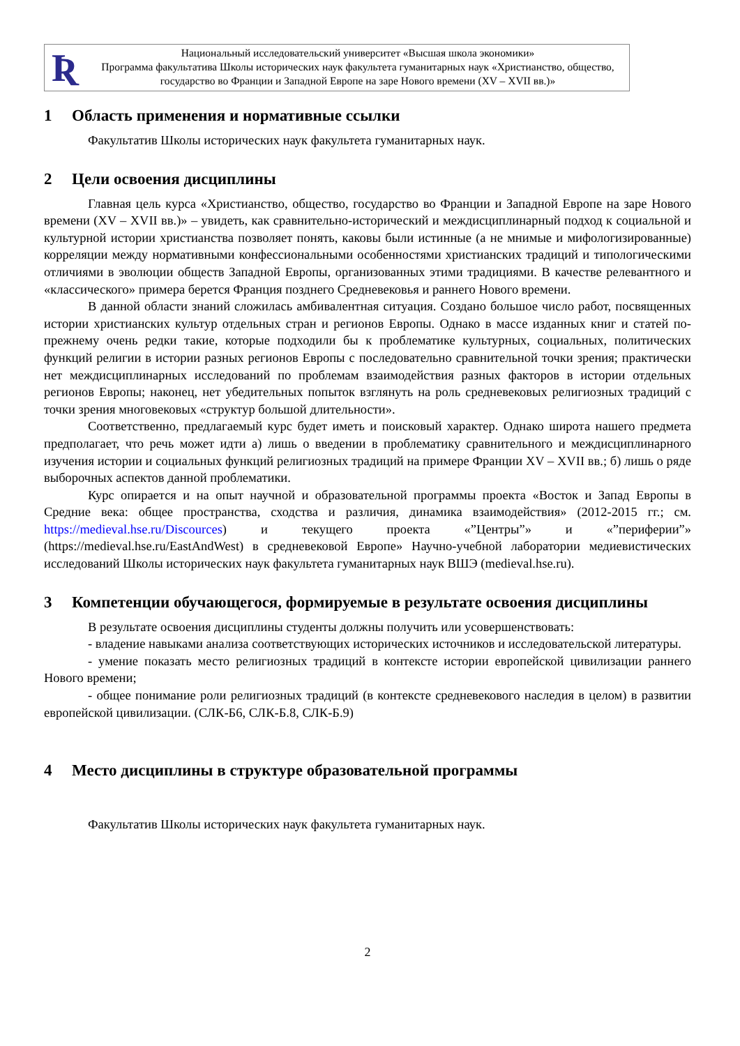Ʀ
Национальный исследовательский университет «Высшая школа экономики»
Программа факультатива Школы исторических наук факультета гуманитарных наук «Христианство, общество, государство во Франции и Западной Европе на заре Нового времени (XV – XVII вв.)»
1 Область применения и нормативные ссылки
Факультатив Школы исторических наук факультета гуманитарных наук.
2 Цели освоения дисциплины
Главная цель курса «Христианство, общество, государство во Франции и Западной Европе на заре Нового времени (XV – XVII вв.)» – увидеть, как сравнительно-исторический и междисциплинарный подход к социальной и культурной истории христианства позволяет понять, каковы были истинные (а не мнимые и мифологизированные) корреляции между нормативными конфессиональными особенностями христианских традиций и типологическими отличиями в эволюции обществ Западной Европы, организованных этими традициями. В качестве релевантного и «классического» примера берется Франция позднего Средневековья и раннего Нового времени.
В данной области знаний сложилась амбивалентная ситуация. Создано большое число работ, посвященных истории христианских культур отдельных стран и регионов Европы. Однако в массе изданных книг и статей по-прежнему очень редки такие, которые подходили бы к проблематике культурных, социальных, политических функций религии в истории разных регионов Европы с последовательно сравнительной точки зрения; практически нет междисциплинарных исследований по проблемам взаимодействия разных факторов в истории отдельных регионов Европы; наконец, нет убедительных попыток взглянуть на роль средневековых религиозных традиций с точки зрения многовековых «структур большой длительности».
Соответственно, предлагаемый курс будет иметь и поисковый характер. Однако широта нашего предмета предполагает, что речь может идти а) лишь о введении в проблематику сравнительного и междисциплинарного изучения истории и социальных функций религиозных традиций на примере Франции XV – XVII вв.; б) лишь о ряде выборочных аспектов данной проблематики.
Курс опирается и на опыт научной и образовательной программы проекта «Восток и Запад Европы в Средние века: общее пространства, сходства и различия, динамика взаимодействия» (2012-2015 гг.; см. https://medieval.hse.ru/Discources) и текущего проекта «”Центры”» и «”периферии”» (https://medieval.hse.ru/EastAndWest) в средневековой Европе» Научно-учебной лаборатории медиевистических исследований Школы исторических наук факультета гуманитарных наук ВШЭ (medieval.hse.ru).
3 Компетенции обучающегося, формируемые в результате освоения дисциплины
В результате освоения дисциплины студенты должны получить или усовершенствовать:
- владение навыками анализа соответствующих исторических источников и исследовательской литературы.
- умение показать место религиозных традиций в контексте истории европейской цивилизации раннего Нового времени;
- общее понимание роли религиозных традиций (в контексте средневекового наследия в целом) в развитии европейской цивилизации. (СЛК-Б6, СЛК-Б.8, СЛК-Б.9)
4 Место дисциплины в структуре образовательной программы
Факультатив Школы исторических наук факультета гуманитарных наук.
2